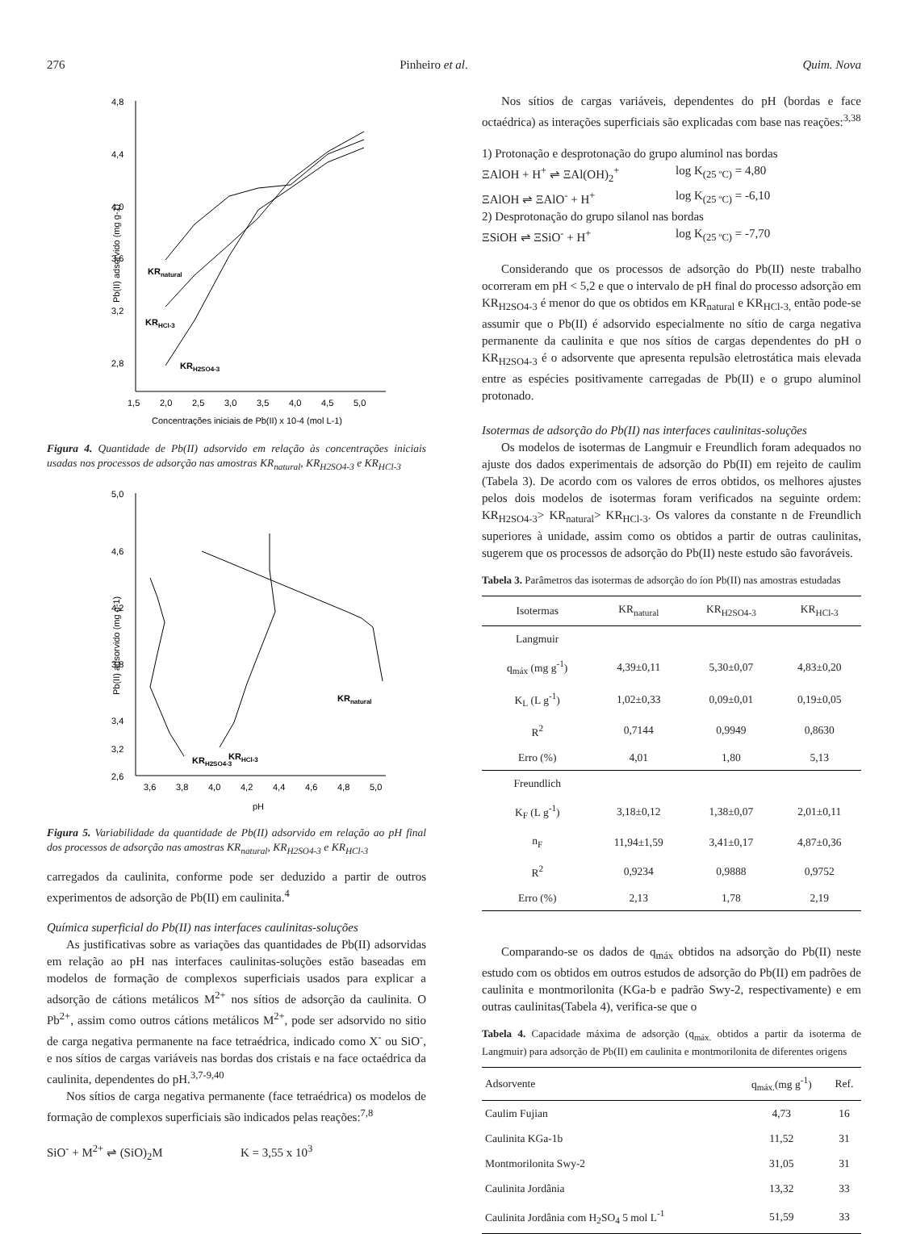276 Pinheiro et al. Quim. Nova
4,8
4,4
4,0
3,6
3,2
2,8
1,5
2,0
2,5
3,0
3,5
4,0
4,5
5,0
KRnatural
KRHCl-3
KRH2SO4-3
Pb(II) adsorvido (mg g-1)
Concentrações iniciais de Pb(II) x 10-4 (mol L-1)
Figura 4. Quantidade de Pb(II) adsorvido em relação às concentrações iniciais usadas nos processos de adsorção nas amostras KR<sub>natural</sub>, KR<sub>H2SO4-3</sub> e KR<sub>HCl-3</sub>
5,0
4,6
4,2
3,8
3,4
3,2
2,6
3,6
3,8
4,0
4,2
4,4
4,6
4,8
5,0
KRnatural
KRHCl-3
KRH2SO4-3
Pb(II) adsorvido (mg g-1)
pH
Figura 5. Variabilidade da quantidade de Pb(II) adsorvido em relação ao pH final dos processos de adsorção nas amostras KR<sub>natural</sub>, KR<sub>H2SO4-3</sub> e KR<sub>HCl-3</sub>
carregados da caulinita, conforme pode ser deduzido a partir de outros experimentos de adsorção de Pb(II) em caulinita.<sup>4</sup>
Química superficial do Pb(II) nas interfaces caulinitas-soluções
As justificativas sobre as variações das quantidades de Pb(II) adsorvidas em relação ao pH nas interfaces caulinitas-soluções estão baseadas em modelos de formação de complexos superficiais usados para explicar a adsorção de cátions metálicos M<sup>2+</sup> nos sítios de adsorção da caulinita. O Pb<sup>2+</sup>, assim como outros cátions metálicos M<sup>2+</sup>, pode ser adsorvido no sitio de carga negativa permanente na face tetraédrica, indicado como X<sup>-</sup> ou SiO<sup>-</sup>, e nos sítios de cargas variáveis nas bordas dos cristais e na face octaédrica da caulinita, dependentes do pH.<sup>3,7-9,40</sup>
Nos sítios de carga negativa permanente (face tetraédrica) os modelos de formação de complexos superficiais são indicados pelas reações:<sup>7,8</sup>
SiO<sup>-</sup> + M<sup>2+</sup> ⇌ (SiO)<sub>2</sub>M K = 3,55 x 10<sup>3</sup>
Nos sítios de cargas variáveis, dependentes do pH (bordas e face octaédrica) as interações superficiais são explicadas com base nas reações:<sup>3,38</sup>
1) Protonação e desprotonação do grupo aluminol nas bordas
ΞAlOH + H<sup>+</sup> ⇌ ΞAl(OH)<sub>2</sub><sup>+</sup> log K<sub>(25 ºC)</sub> = 4,80
ΞAlOH ⇌ ΞAlO<sup>-</sup> + H<sup>+</sup> log K<sub>(25 ºC)</sub> = -6,10
2) Desprotonação do grupo silanol nas bordas
ΞSiOH ⇌ ΞSiO<sup>-</sup> + H<sup>+</sup> log K<sub>(25 ºC)</sub> = -7,70
Considerando que os processos de adsorção do Pb(II) neste trabalho ocorreram em pH < 5,2 e que o intervalo de pH final do processo adsorção em KR<sub>H2SO4-3</sub> é menor do que os obtidos em KR<sub>natural</sub> e KR<sub>HCl-3,</sub> então pode-se assumir que o Pb(II) é adsorvido especialmente no sítio de carga negativa permanente da caulinita e que nos sítios de cargas dependentes do pH o KR<sub>H2SO4-3</sub> é o adsorvente que apresenta repulsão eletrostática mais elevada entre as espécies positivamente carregadas de Pb(II) e o grupo aluminol protonado.
Isotermas de adsorção do Pb(II) nas interfaces caulinitas-soluções
Os modelos de isotermas de Langmuir e Freundlich foram adequados no ajuste dos dados experimentais de adsorção do Pb(II) em rejeito de caulim (Tabela 3). De acordo com os valores de erros obtidos, os melhores ajustes pelos dois modelos de isotermas foram verificados na seguinte ordem: KR<sub>H2SO4-3</sub>> KR<sub>natural</sub>> KR<sub>HCl-3</sub>. Os valores da constante n de Freundlich superiores à unidade, assim como os obtidos a partir de outras caulinitas, sugerem que os processos de adsorção do Pb(II) neste estudo são favoráveis.
Tabela 3. Parâmetros das isotermas de adsorção do íon Pb(II) nas amostras estudadas
| Isotermas | KR<sub>natural</sub> | KR<sub>H2SO4-3</sub> | KR<sub>HCl-3</sub> |
| --- | --- | --- | --- |
| Langmuir | | | |
| q<sub>máx</sub> (mg g<sup>-1</sup>) | 4,39±0,11 | 5,30±0,07 | 4,83±0,20 |
| K<sub>L</sub> (L g<sup>-1</sup>) | 1,02±0,33 | 0,09±0,01 | 0,19±0,05 |
| R<sup>2</sup> | 0,7144 | 0,9949 | 0,8630 |
| Erro (%) | 4,01 | 1,80 | 5,13 |
| Freundlich | | | |
| K<sub>F</sub> (L g<sup>-1</sup>) | 3,18±0,12 | 1,38±0,07 | 2,01±0,11 |
| n<sub>F</sub> | 11,94±1,59 | 3,41±0,17 | 4,87±0,36 |
| R<sup>2</sup> | 0,9234 | 0,9888 | 0,9752 |
| Erro (%) | 2,13 | 1,78 | 2,19 |
Comparando-se os dados de q<sub>máx</sub> obtidos na adsorção do Pb(II) neste estudo com os obtidos em outros estudos de adsorção do Pb(II) em padrões de caulinita e montmorilonita (KGa-b e padrão Swy-2, respectivamente) e em outras caulinitas(Tabela 4), verifica-se que o
Tabela 4. Capacidade máxima de adsorção (q<sub>máx.</sub> obtidos a partir da isoterma de Langmuir) para adsorção de Pb(II) em caulinita e montmorilonita de diferentes origens
| Adsorvente | q<sub>máx.</sub>(mg g<sup>-1</sup>) | Ref. |
| --- | --- | --- |
| Caulim Fujian | 4,73 | 16 |
| Caulinita KGa-1b | 11,52 | 31 |
| Montmorilonita Swy-2 | 31,05 | 31 |
| Caulinita Jordânia | 13,32 | 33 |
| Caulinita Jordânia com H<sub>2</sub>SO<sub>4</sub> 5 mol L<sup>-1</sup> | 51,59 | 33 |